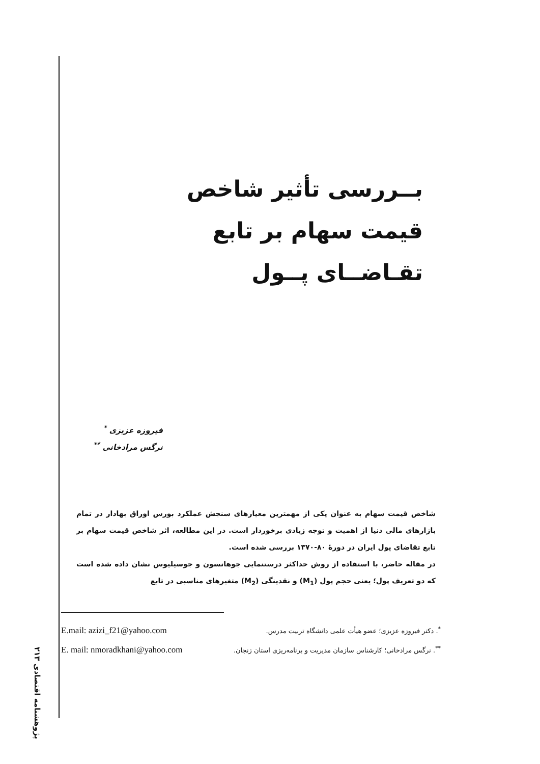بــررسی تأثیر شاخص
قیمت سهام بر تابع
تقـاضــای پــول
فیروزه عزیزی <sup>*</sup>
نرگس مرادخانی <sup>**</sup>
شاخص قیمت سهام به عنوان یکی از مهمترین معیارهای سنجش عملکرد بورس اوراق بهادار در تمام بازارهای مالی دنیا از اهمیت و توجه زیادی برخوردار است. در این مطالعه، اثر شاخص قیمت سهام بر تابع تقاضای پول ایران در دورهٔ ۸۰-۱۳۷۰ بررسی شده است.
در مقاله حاضر، با استفاده از روش حداکثر درستنمایی جوهانسون و جوسیلیوس نشان داده شده است که دو تعریف پول؛ یعنی حجم پول (M<sub>1</sub>) و نقدینگی (M<sub>2</sub>) متغیرهای مناسبی در تابع
E.mail: azizi_f21@yahoo.com <sup>*</sup>. دکتر فیروزه عزیزی؛ عضو هیأت علمی دانشگاه تربیت مدرس.
E. mail: nmoradkhani@yahoo.com <sup>**</sup>. نرگس مرادخانی؛ کارشناس سازمان مدیریت و برنامه‌ریزی استان زنجان.
پژوهشنامه اقتصادی ۲۱۳